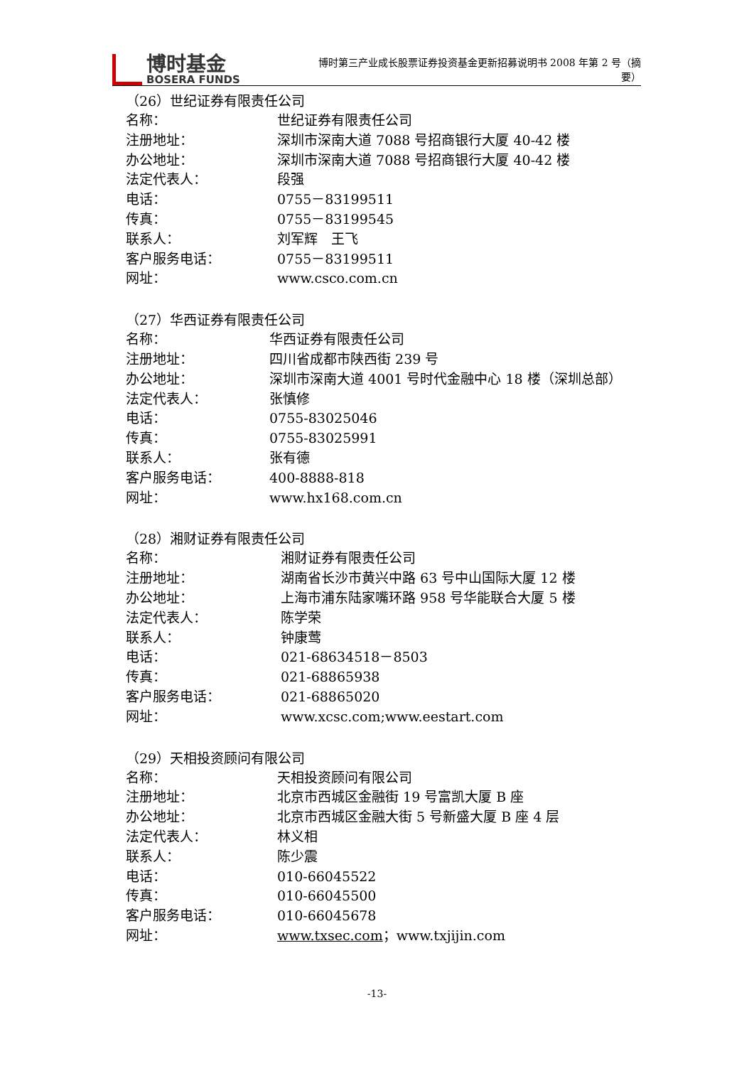博时基金
BOSERA FUNDS
博时第三产业成长股票证券投资基金更新招募说明书 2008 年第 2 号（摘要）
（26）世纪证券有限责任公司
| 名称： | 世纪证券有限责任公司 |
| 注册地址： | 深圳市深南大道 7088 号招商银行大厦 40-42 楼 |
| 办公地址： | 深圳市深南大道 7088 号招商银行大厦 40-42 楼 |
| 法定代表人： | 段强 |
| 电话： | 0755－83199511 |
| 传真： | 0755－83199545 |
| 联系人： | 刘军辉 王飞 |
| 客户服务电话： | 0755－83199511 |
| 网址： | www.csco.com.cn |
（27）华西证券有限责任公司
| 名称： | 华西证券有限责任公司 |
| 注册地址： | 四川省成都市陕西街 239 号 |
| 办公地址： | 深圳市深南大道 4001 号时代金融中心 18 楼（深圳总部） |
| 法定代表人： | 张慎修 |
| 电话： | 0755-83025046 |
| 传真： | 0755-83025991 |
| 联系人： | 张有德 |
| 客户服务电话： | 400-8888-818 |
| 网址： | www.hx168.com.cn |
（28）湘财证券有限责任公司
| 名称： | 湘财证券有限责任公司 |
| 注册地址： | 湖南省长沙市黄兴中路 63 号中山国际大厦 12 楼 |
| 办公地址： | 上海市浦东陆家嘴环路 958 号华能联合大厦 5 楼 |
| 法定代表人： | 陈学荣 |
| 联系人： | 钟康莺 |
| 电话： | 021-68634518－8503 |
| 传真： | 021-68865938 |
| 客户服务电话： | 021-68865020 |
| 网址： | www.xcsc.com;www.eestart.com |
（29）天相投资顾问有限公司
| 名称： | 天相投资顾问有限公司 |
| 注册地址： | 北京市西城区金融街 19 号富凯大厦 B 座 |
| 办公地址： | 北京市西城区金融大街 5 号新盛大厦 B 座 4 层 |
| 法定代表人： | 林义相 |
| 联系人： | 陈少震 |
| 电话： | 010-66045522 |
| 传真： | 010-66045500 |
| 客户服务电话： | 010-66045678 |
| 网址： | www.txsec.com ；www.txjijin.com |
-13-